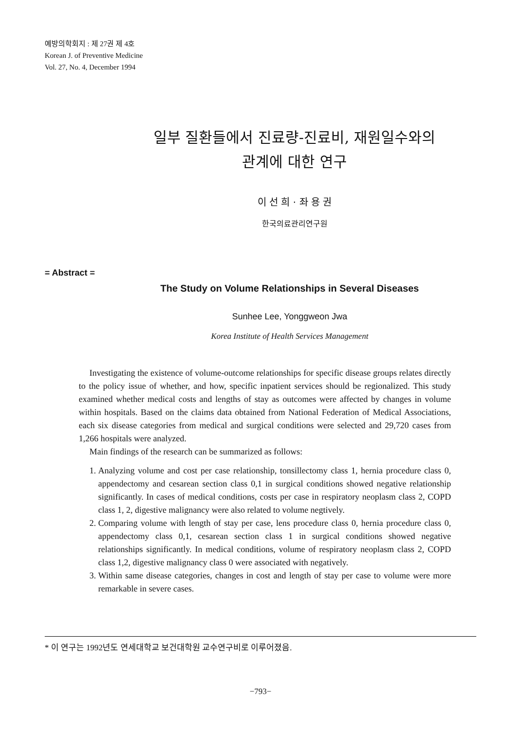예방의학회지 : 제 27권 제 4호
Korean J. of Preventive Medicine
Vol. 27, No. 4, December 1994
일부 질환들에서 진료량-진료비, 재원일수와의
관계에 대한 연구
이 선 희 · 좌 용 권
한국의료관리연구원
= Abstract =
The Study on Volume Relationships in Several Diseases
Sunhee Lee, Yonggweon Jwa
Korea Institute of Health Services Management
Investigating the existence of volume-outcome relationships for specific disease groups relates directly to the policy issue of whether, and how, specific inpatient services should be regionalized. This study examined whether medical costs and lengths of stay as outcomes were affected by changes in volume within hospitals. Based on the claims data obtained from National Federation of Medical Associations, each six disease categories from medical and surgical conditions were selected and 29,720 cases from 1,266 hospitals were analyzed.
Main findings of the research can be summarized as follows:
1. Analyzing volume and cost per case relationship, tonsillectomy class 1, hernia procedure class 0, appendectomy and cesarean section class 0,1 in surgical conditions showed negative relationship significantly. In cases of medical conditions, costs per case in respiratory neoplasm class 2, COPD class 1, 2, digestive malignancy were also related to volume negtively.
2. Comparing volume with length of stay per case, lens procedure class 0, hernia procedure class 0, appendectomy class 0,1, cesarean section class 1 in surgical conditions showed negative relationships significantly. In medical conditions, volume of respiratory neoplasm class 2, COPD class 1,2, digestive malignancy class 0 were associated with negatively.
3. Within same disease categories, changes in cost and length of stay per case to volume were more remarkable in severe cases.
* 이 연구는 1992년도 연세대학교 보건대학원 교수연구비로 이루어졌음.
−793−